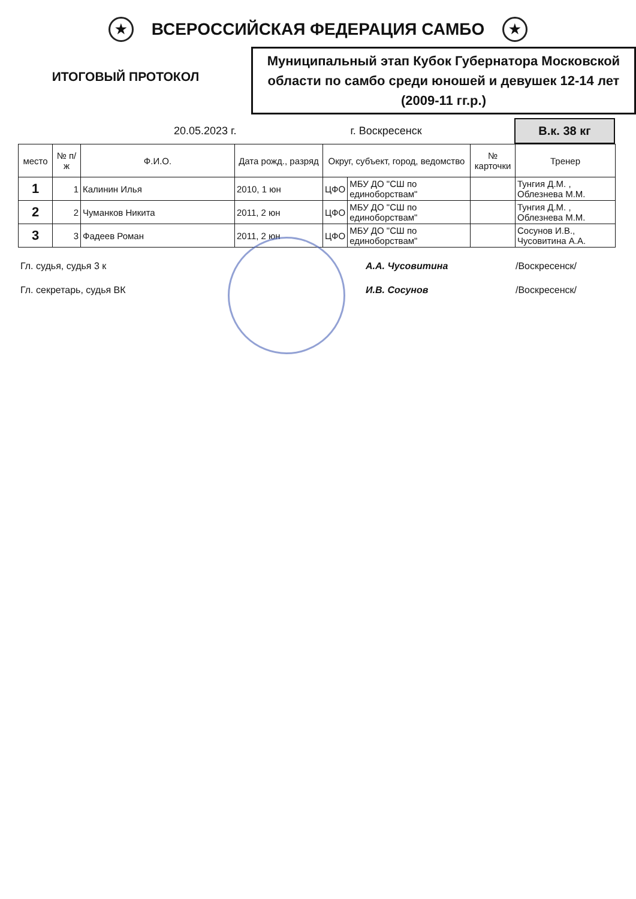★
ВСЕРОССИЙСКАЯ ФЕДЕРАЦИЯ САМБО
★
ИТОГОВЫЙ ПРОТОКОЛ
Муниципальный этап Кубок Губернатора Московской области по самбо среди юношей и девушек 12-14 лет (2009-11 гг.р.)
20.05.2023 г. г. Воскресенск
В.к. 38 кг
| место | № п/ж | Ф.И.О. | Дата рожд., разряд | Округ, субъект, город, ведомство | | № карточки | Тренер |
| --- | --- | --- | --- | --- | --- | --- | --- |
| 1 | 1 | Калинин Илья | 2010, 1 юн | ЦФО | МБУ ДО "СШ по единоборствам" | | Тунгия Д.М. , Облезнева М.М. |
| 2 | 2 | Чуманков Никита | 2011, 2 юн | ЦФО | МБУ ДО "СШ по единоборствам" | | Тунгия Д.М. , Облезнева М.М. |
| 3 | 3 | Фадеев Роман | 2011, 2 юн | ЦФО | МБУ ДО "СШ по единоборствам" | | Сосунов И.В., Чусовитина А.А. |
Гл. судья, судья 3 к А.А. Чусовитина /Воскресенск/
Гл. секретарь, судья ВК И.В. Сосунов /Воскресенск/